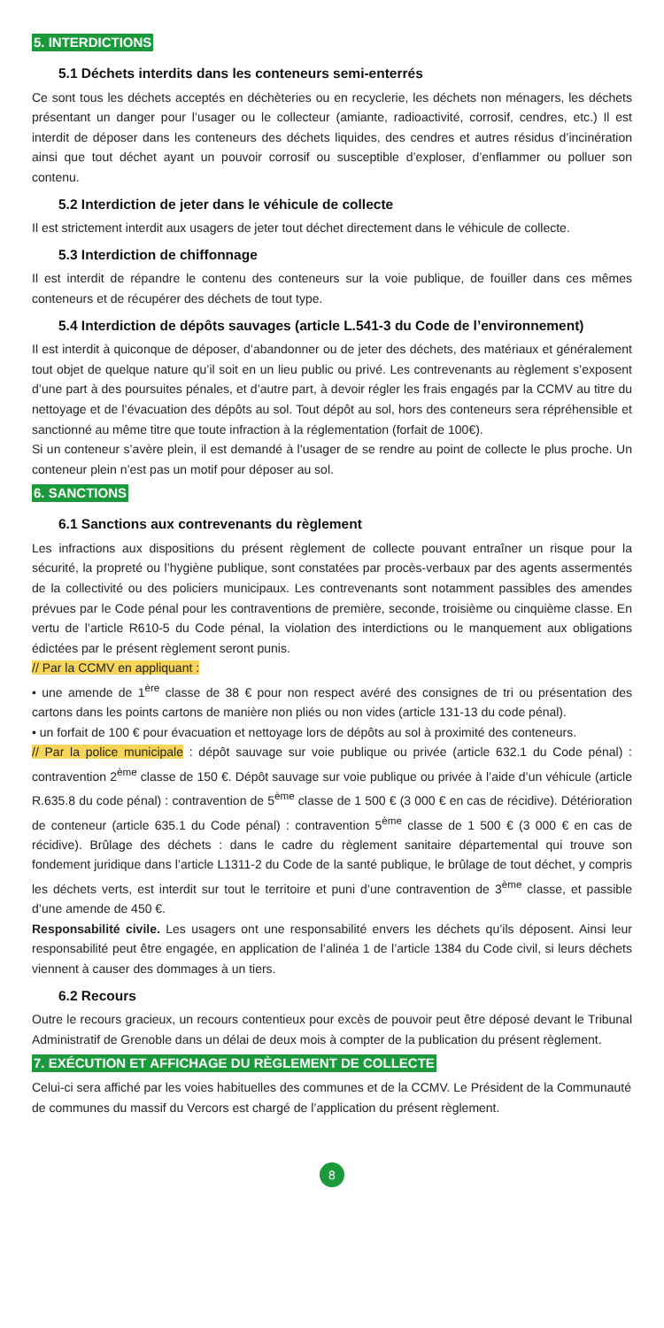5. INTERDICTIONS
5.1 Déchets interdits dans les conteneurs semi-enterrés
Ce sont tous les déchets acceptés en déchèteries ou en recyclerie, les déchets non ménagers, les déchets présentant un danger pour l’usager ou le collecteur (amiante, radioactivité, corrosif, cendres, etc.) Il est interdit de déposer dans les conteneurs des déchets liquides, des cendres et autres résidus d’incinération ainsi que tout déchet ayant un pouvoir corrosif ou susceptible d’exploser, d’enflammer ou polluer son contenu.
5.2 Interdiction de jeter dans le véhicule de collecte
Il est strictement interdit aux usagers de jeter tout déchet directement dans le véhicule de collecte.
5.3 Interdiction de chiffonnage
Il est interdit de répandre le contenu des conteneurs sur la voie publique, de fouiller dans ces mêmes conteneurs et de récupérer des déchets de tout type.
5.4 Interdiction de dépôts sauvages (article L.541-3 du Code de l’environnement)
Il est interdit à quiconque de déposer, d’abandonner ou de jeter des déchets, des matériaux et généralement tout objet de quelque nature qu’il soit en un lieu public ou privé. Les contrevenants au règlement s’exposent d’une part à des poursuites pénales, et d’autre part, à devoir régler les frais engagés par la CCMV au titre du nettoyage et de l’évacuation des dépôts au sol. Tout dépôt au sol, hors des conteneurs sera répréhensible et sanctionné au même titre que toute infraction à la réglementation (forfait de 100€).
Si un conteneur s’avère plein, il est demandé à l’usager de se rendre au point de collecte le plus proche. Un conteneur plein n’est pas un motif pour déposer au sol.
6. SANCTIONS
6.1 Sanctions aux contrevenants du règlement
Les infractions aux dispositions du présent règlement de collecte pouvant entraîner un risque pour la sécurité, la propreté ou l’hygiène publique, sont constatées par procès-verbaux par des agents assermentés de la collectivité ou des policiers municipaux. Les contrevenants sont notamment passibles des amendes prévues par le Code pénal pour les contraventions de première, seconde, troisième ou cinquième classe. En vertu de l’article R610-5 du Code pénal, la violation des interdictions ou le manquement aux obligations édictées par le présent règlement seront punis.
// Par la CCMV en appliquant :
• une amende de 1<sup>ère</sup> classe de 38 € pour non respect avéré des consignes de tri ou présentation des cartons dans les points cartons de manière non pliés ou non vides (article 131-13 du code pénal).
• un forfait de 100 € pour évacuation et nettoyage lors de dépôts au sol à proximité des conteneurs.
// Par la police municipale : dépôt sauvage sur voie publique ou privée (article 632.1 du Code pénal) : contravention 2<sup>ème</sup> classe de 150 €. Dépôt sauvage sur voie publique ou privée à l’aide d’un véhicule (article R.635.8 du code pénal) : contravention de 5<sup>ème</sup> classe de 1 500 € (3 000 € en cas de récidive). Détérioration de conteneur (article 635.1 du Code pénal) : contravention 5<sup>ème</sup> classe de 1 500 € (3 000 € en cas de récidive). Brûlage des déchets : dans le cadre du règlement sanitaire départemental qui trouve son fondement juridique dans l’article L1311-2 du Code de la santé publique, le brûlage de tout déchet, y compris les déchets verts, est interdit sur tout le territoire et puni d’une contravention de 3<sup>ème</sup> classe, et passible d’une amende de 450 €.
Responsabilité civile. Les usagers ont une responsabilité envers les déchets qu’ils déposent. Ainsi leur responsabilité peut être engagée, en application de l’alinéa 1 de l’article 1384 du Code civil, si leurs déchets viennent à causer des dommages à un tiers.
6.2 Recours
Outre le recours gracieux, un recours contentieux pour excès de pouvoir peut être déposé devant le Tribunal Administratif de Grenoble dans un délai de deux mois à compter de la publication du présent règlement.
7. EXÉCUTION ET AFFICHAGE DU RÈGLEMENT DE COLLECTE
Celui-ci sera affiché par les voies habituelles des communes et de la CCMV. Le Président de la Communauté de communes du massif du Vercors est chargé de l’application du présent règlement.
8